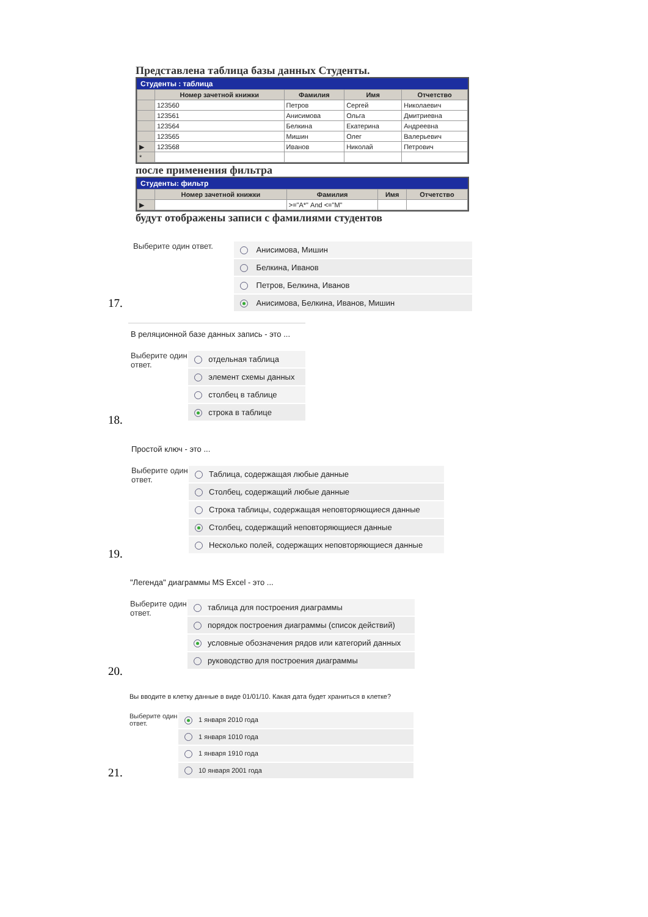Представлена таблица базы данных Студенты.
Студенты : таблица
| | Номер зачетной книжки | Фамилия | Имя | Отчетство |
| --- | --- | --- | --- | --- |
| | 123560 | Петров | Сергей | Николаевич |
| | 123561 | Анисимова | Ольга | Дмитриевна |
| | 123564 | Белкина | Екатерина | Андреевна |
| | 123565 | Мишин | Олег | Валерьевич |
| ▶ | 123568 | Иванов | Николай | Петрович |
| * | | | | |
после применения фильтра
Студенты: фильтр
| | Номер зачетной книжки | Фамилия | Имя | Отчетство |
| --- | --- | --- | --- | --- |
| ▶ | | >="А*" And <="М" | | |
будут отображены записи с фамилиями студентов
Выберите один ответ.
Анисимова, Мишин
Белкина, Иванов
Петров, Белкина, Иванов
Анисимова, Белкина, Иванов, Мишин
17.
В реляционной базе данных запись - это ...
Выберите один ответ.
отдельная таблица
элемент схемы данных
столбец в таблице
строка в таблице
18.
Простой ключ - это ...
Выберите один ответ.
Таблица, содержащая любые данные
Столбец, содержащий любые данные
Строка таблицы, содержащая неповторяющиеся данные
Столбец, содержащий неповторяющиеся данные
Несколько полей, содержащих неповторяющиеся данные
19.
"Легенда" диаграммы MS Excel - это ...
Выберите один ответ.
таблица для построения диаграммы
порядок построения диаграммы (список действий)
условные обозначения рядов или категорий данных
руководство для построения диаграммы
20.
Вы вводите в клетку данные в виде 01/01/10. Какая дата будет храниться в клетке?
Выберите один ответ.
1 января 2010 года
1 января 1010 года
1 января 1910 года
10 января 2001 года
21.